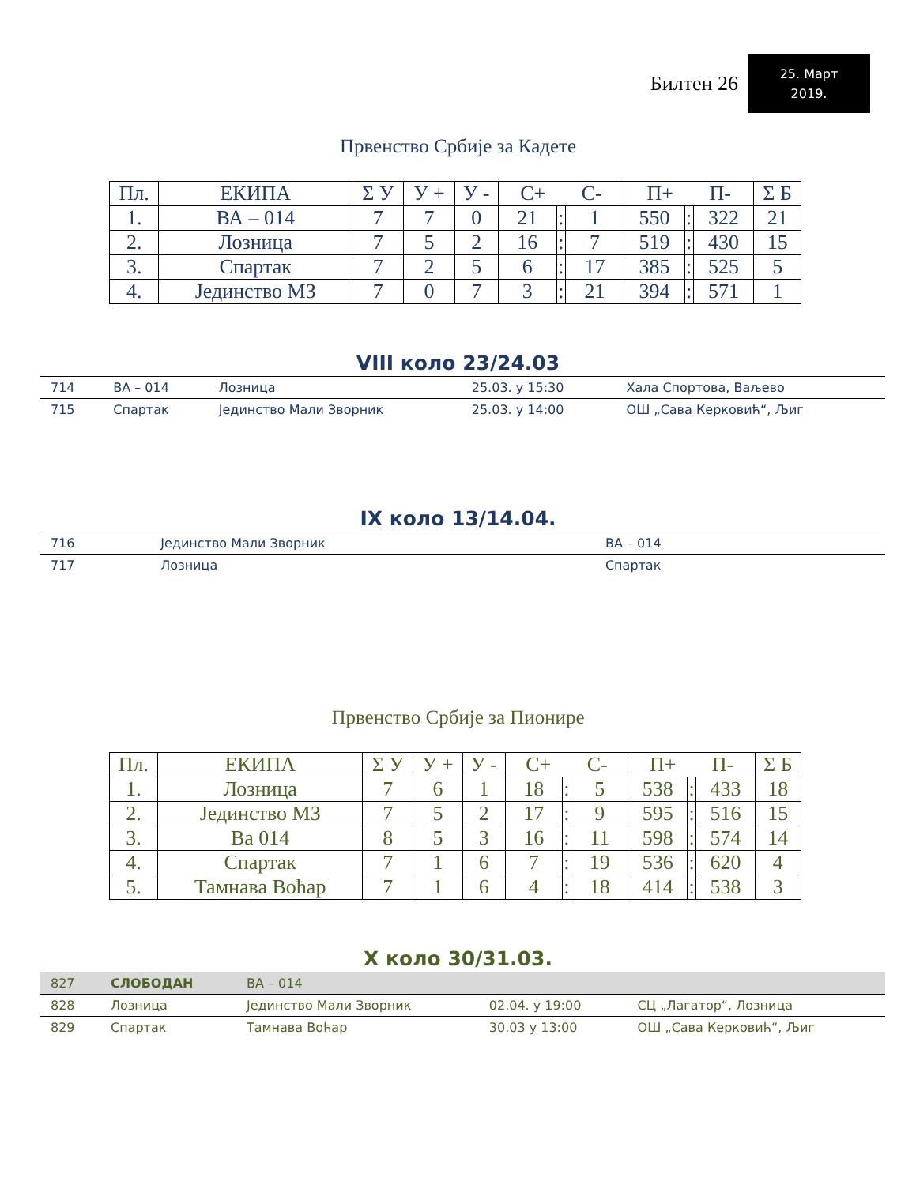Билтен 26
25. Март
2019.
Првенство Србије за Кадете
| Пл. | ЕКИПА | Σ У | У + | У - | С+ С- | | | П+ П- | | | Σ Б |
| --- | --- | --- | --- | --- | --- | --- | --- | --- | --- | --- | --- |
| 1. | ВА – 014 | 7 | 7 | 0 | 21 | : | 1 | 550 | : | 322 | 21 |
| 2. | Лозница | 7 | 5 | 2 | 16 | : | 7 | 519 | : | 430 | 15 |
| 3. | Спартак | 7 | 2 | 5 | 6 | : | 17 | 385 | : | 525 | 5 |
| 4. | Јединство МЗ | 7 | 0 | 7 | 3 | : | 21 | 394 | : | 571 | 1 |
VIII коло 23/24.03
| 714 | ВА – 014 | Лозница | 25.03. у 15:30 | Хала Спортова, Ваљево |
| 715 | Спартак | Јединство Мали Зворник | 25.03. у 14:00 | ОШ „Сава Керковић“, Љиг |
IX коло 13/14.04.
| 716 | Јединство Мали Зворник | ВА – 014 | | |
| 717 | Лозница | Спартак | | |
Првенство Србије за Пионире
| Пл. | ЕКИПА | Σ У | У + | У - | С+ С- | | | П+ П- | | | Σ Б |
| --- | --- | --- | --- | --- | --- | --- | --- | --- | --- | --- | --- |
| 1. | Лозница | 7 | 6 | 1 | 18 | : | 5 | 538 | : | 433 | 18 |
| 2. | Јединство МЗ | 7 | 5 | 2 | 17 | : | 9 | 595 | : | 516 | 15 |
| 3. | Ва 014 | 8 | 5 | 3 | 16 | : | 11 | 598 | : | 574 | 14 |
| 4. | Спартак | 7 | 1 | 6 | 7 | : | 19 | 536 | : | 620 | 4 |
| 5. | Тамнава Воћар | 7 | 1 | 6 | 4 | : | 18 | 414 | : | 538 | 3 |
X коло 30/31.03.
| 827 | СЛОБОДАН | ВА – 014 | | |
| 828 | Лозница | Јединство Мали Зворник | 02.04. у 19:00 | СЦ „Лагатор“, Лозница |
| 829 | Спартак | Тамнава Воћар | 30.03 у 13:00 | ОШ „Сава Керковић“, Љиг |